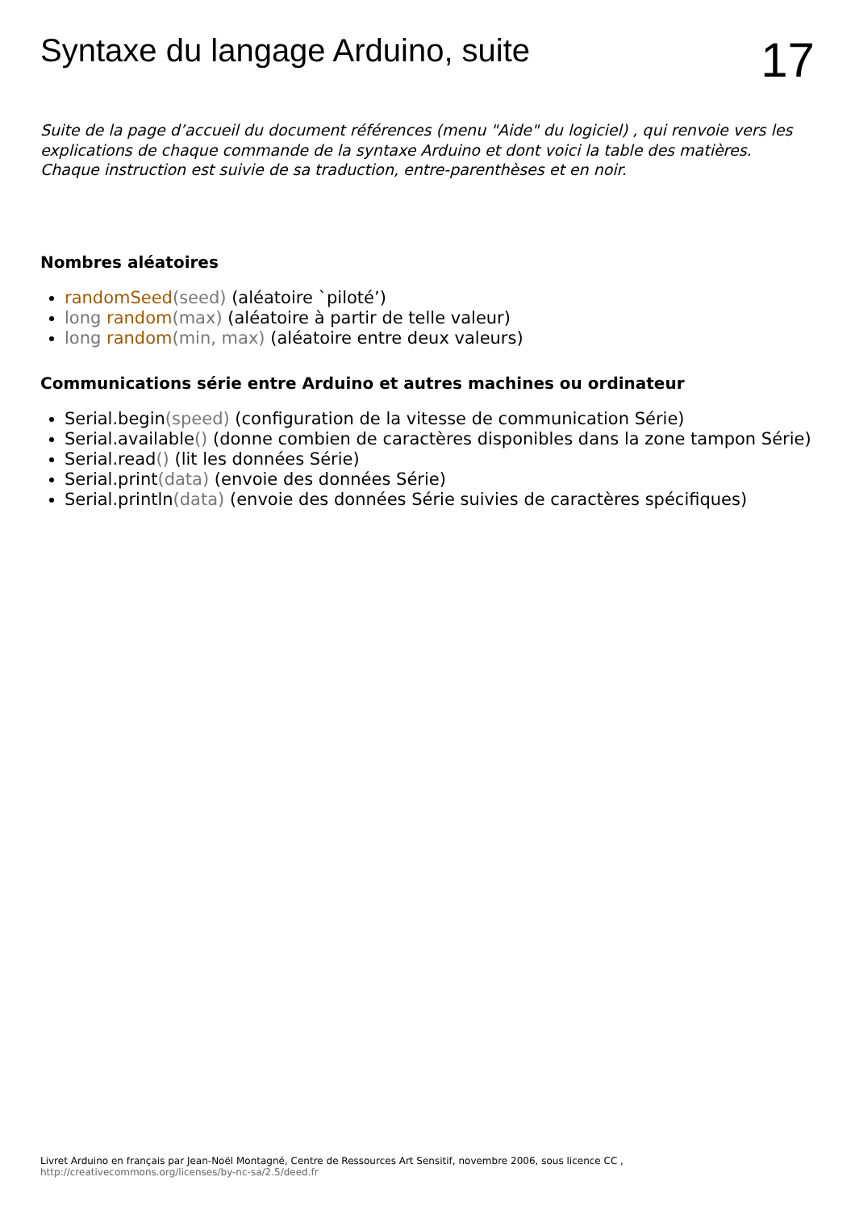Syntaxe du langage Arduino, suite
17
Suite de la page d’accueil du document références (menu "Aide" du logiciel) , qui renvoie vers les explications de chaque commande de la syntaxe Arduino et dont voici la table des matières. Chaque instruction est suivie de sa traduction, entre-parenthèses et en noir.
Nombres aléatoires
randomSeed(seed) (aléatoire `piloté’)
long random(max) (aléatoire à partir de telle valeur)
long random(min, max) (aléatoire entre deux valeurs)
Communications série entre Arduino et autres machines ou ordinateur
Serial.begin(speed) (configuration de la vitesse de communication Série)
Serial.available() (donne combien de caractères disponibles dans la zone tampon Série)
Serial.read() (lit les données Série)
Serial.print(data) (envoie des données Série)
Serial.println(data) (envoie des données Série suivies de caractères spécifiques)
Livret Arduino en français par Jean-Noël Montagné, Centre de Ressources Art Sensitif, novembre 2006, sous licence CC , http://creativecommons.org/licenses/by-nc-sa/2.5/deed.fr